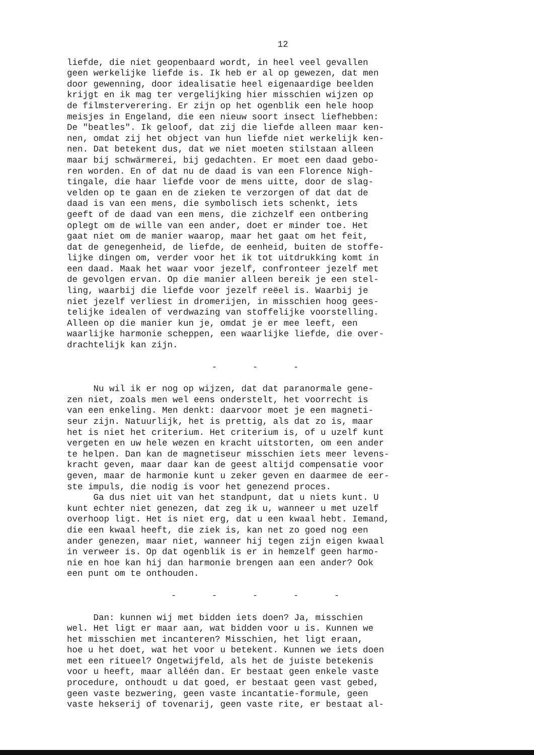12
liefde, die niet geopenbaard wordt, in heel veel gevallen geen werkelijke liefde is. Ik heb er al op gewezen, dat men door gewenning, door idealisatie heel eigenaardige beelden krijgt en ik mag ter vergelijking hier misschien wijzen op de filmsterverering. Er zijn op het ogenblik een hele hoop meisjes in Engeland, die een nieuw soort insect liefhebben: De "beatles". Ik geloof, dat zij die liefde alleen maar ken- nen, omdat zij het object van hun liefde niet werkelijk ken- nen. Dat betekent dus, dat we niet moeten stilstaan alleen maar bij schwärmerei, bij gedachten. Er moet een daad gebo- ren worden. En of dat nu de daad is van een Florence Nigh- tingale, die haar liefde voor de mens uitte, door de slag- velden op te gaan en de zieken te verzorgen of dat dat de daad is van een mens, die symbolisch iets schenkt, iets geeft of de daad van een mens, die zichzelf een ontbering oplegt om de wille van een ander, doet er minder toe. Het gaat niet om de manier waarop, maar het gaat om het feit, dat de genegenheid, de liefde, de eenheid, buiten de stoffe- lijke dingen om, verder voor het ik tot uitdrukking komt in een daad. Maak het waar voor jezelf, confronteer jezelf met de gevolgen ervan. Op die manier alleen bereik je een stel- ling, waarbij die liefde voor jezelf reëel is. Waarbij je niet jezelf verliest in dromerijen, in misschien hoog gees- telijke idealen of verdwazing van stoffelijke voorstelling. Alleen op die manier kun je, omdat je er mee leeft, een waarlijke harmonie scheppen, een waarlijke liefde, die over- drachtelijk kan zijn.
- - -
Nu wil ik er nog op wijzen, dat dat paranormale gene- zen niet, zoals men wel eens onderstelt, het voorrecht is van een enkeling. Men denkt: daarvoor moet je een magneti- seur zijn. Natuurlijk, het is prettig, als dat zo is, maar het is niet het criterium. Het criterium is, of u uzelf kunt vergeten en uw hele wezen en kracht uitstorten, om een ander te helpen. Dan kan de magnetiseur misschien iets meer levens- kracht geven, maar daar kan de geest altijd compensatie voor geven, maar de harmonie kunt u zeker geven en daarmee de eer- ste impuls, die nodig is voor het genezend proces. Ga dus niet uit van het standpunt, dat u niets kunt. U kunt echter niet genezen, dat zeg ik u, wanneer u met uzelf overhoop ligt. Het is niet erg, dat u een kwaal hebt. Iemand, die een kwaal heeft, die ziek is, kan net zo goed nog een ander genezen, maar niet, wanneer hij tegen zijn eigen kwaal in verweer is. Op dat ogenblik is er in hemzelf geen harmo- nie en hoe kan hij dan harmonie brengen aan een ander? Ook een punt om te onthouden.
- - - - -
Dan: kunnen wij met bidden iets doen? Ja, misschien wel. Het ligt er maar aan, wat bidden voor u is. Kunnen we het misschien met incanteren? Misschien, het ligt eraan, hoe u het doet, wat het voor u betekent. Kunnen we iets doen met een ritueel? Ongetwijfeld, als het de juiste betekenis voor u heeft, maar alléén dan. Er bestaat geen enkele vaste procedure, onthoudt u dat goed, er bestaat geen vast gebed, geen vaste bezwering, geen vaste incantatie-formule, geen vaste hekserij of tovenarij, geen vaste rite, er bestaat al-